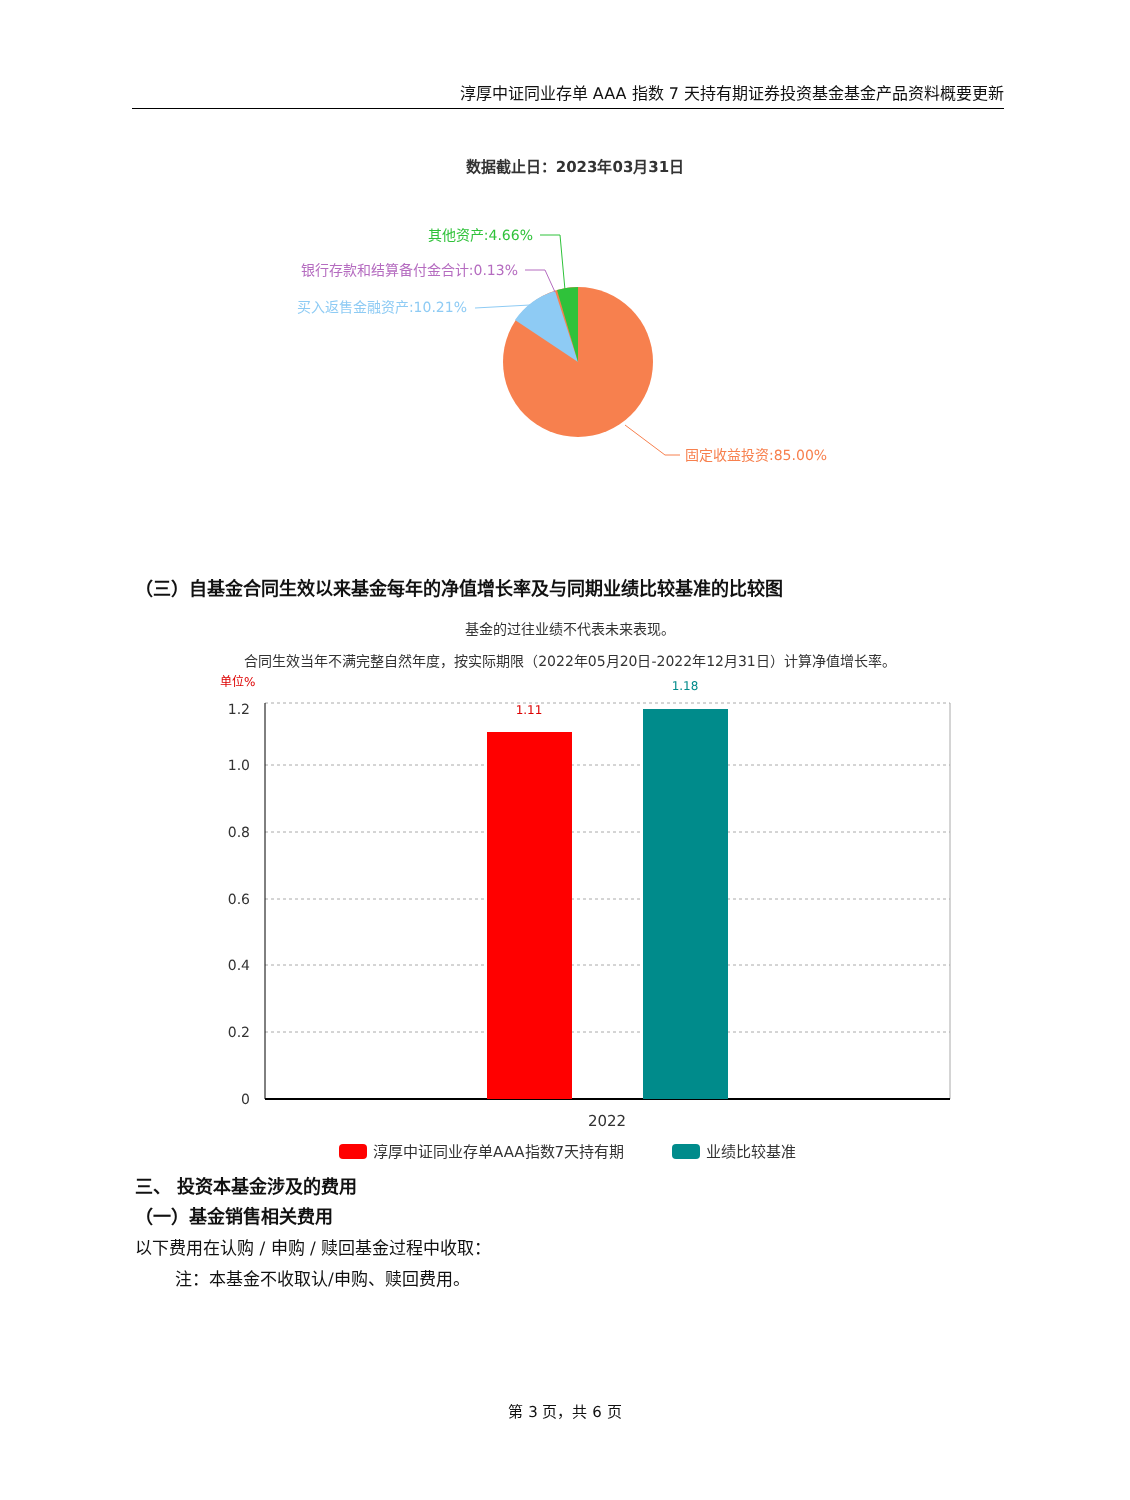淳厚中证同业存单 AAA 指数 7 天持有期证券投资基金基金产品资料概要更新
数据截止日：2023年03月31日
其他资产:4.66%
银行存款和结算备付金合计:0.13%
买入返售金融资产:10.21%
固定收益投资:85.00%
（三）自基金合同生效以来基金每年的净值增长率及与同期业绩比较基准的比较图
基金的过往业绩不代表未来表现。
合同生效当年不满完整自然年度，按实际期限（2022年05月20日-2022年12月31日）计算净值增长率。
单位%
1.2
1.0
0.8
0.6
0.4
0.2
0
1.11
1.18
2022
淳厚中证同业存单AAA指数7天持有期
业绩比较基准
三、 投资本基金涉及的费用
（一）基金销售相关费用
以下费用在认购 / 申购 / 赎回基金过程中收取：
注：本基金不收取认/申购、赎回费用。
第 3 页，共 6 页